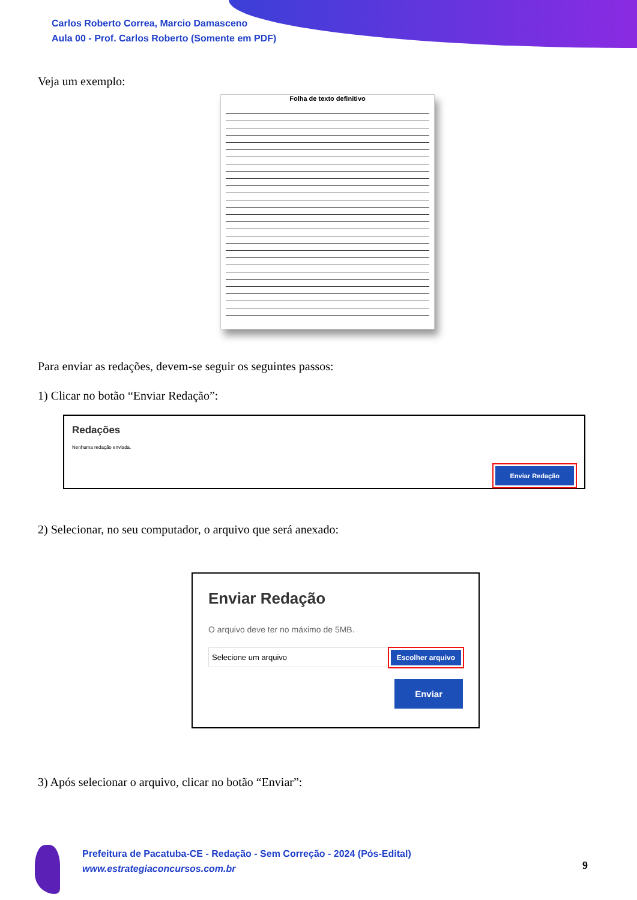Carlos Roberto Correa, Marcio Damasceno
Aula 00 - Prof. Carlos Roberto (Somente em PDF)
Veja um exemplo:
Folha de texto definitivo
Para enviar as redações, devem-se seguir os seguintes passos:
1) Clicar no botão “Enviar Redação”:
Redações
Nenhuma redação enviada.
Enviar Redação
2) Selecionar, no seu computador, o arquivo que será anexado:
Enviar Redação
O arquivo deve ter no máximo de 5MB.
Selecione um arquivo Escolher arquivo
Enviar
3) Após selecionar o arquivo, clicar no botão “Enviar”:
Prefeitura de Pacatuba-CE - Redação - Sem Correção - 2024 (Pós-Edital)
www.estrategiaconcursos.com.br
9